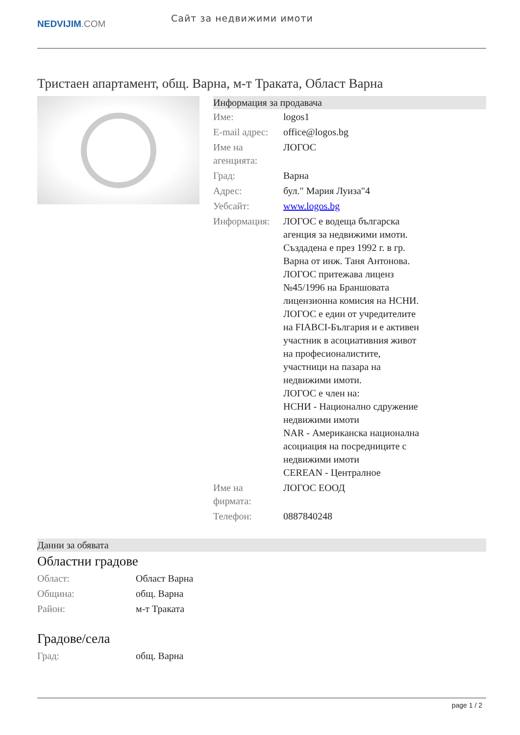NEDVIJIM.COM
Сайт за недвижими имоти
Тристаен апартамент, общ. Варна, м-т Траката, Област Варна
Информация за продавача
| Име: | logos1 |
| E-mail адрес: | office@logos.bg |
| Име на агенцията: | ЛОГОС |
| Град: | Варна |
| Адрес: | бул." Мария Луиза"4 |
| Уебсайт: | www.logos.bg |
| Информация: | ЛОГОС е водеща българска агенция за недвижими имоти. Създадена е през 1992 г. в гр. Варна от инж. Таня Антонова. ЛОГОС притежава лиценз №45/1996 на Браншовата лицензионна комисия на НСНИ. ЛОГОС е един от учредителите на FIABCI-България и е активен участник в асоциативния живот на професионалистите, участници на пазара на недвижими имоти. ЛОГОС е член на: НСНИ - Национално сдружение недвижими имоти NAR - Американска национална асоциация на посредниците с недвижими имоти CEREAN - Централное |
| Име на фирмата: | ЛОГОС ЕООД |
| Телефон: | 0887840248 |
Данни за обявата
Областни градове
| Област: | Област Варна |
| Община: | общ. Варна |
| Район: | м-т Траката |
Градове/села
| Град: | общ. Варна |
page 1 / 2